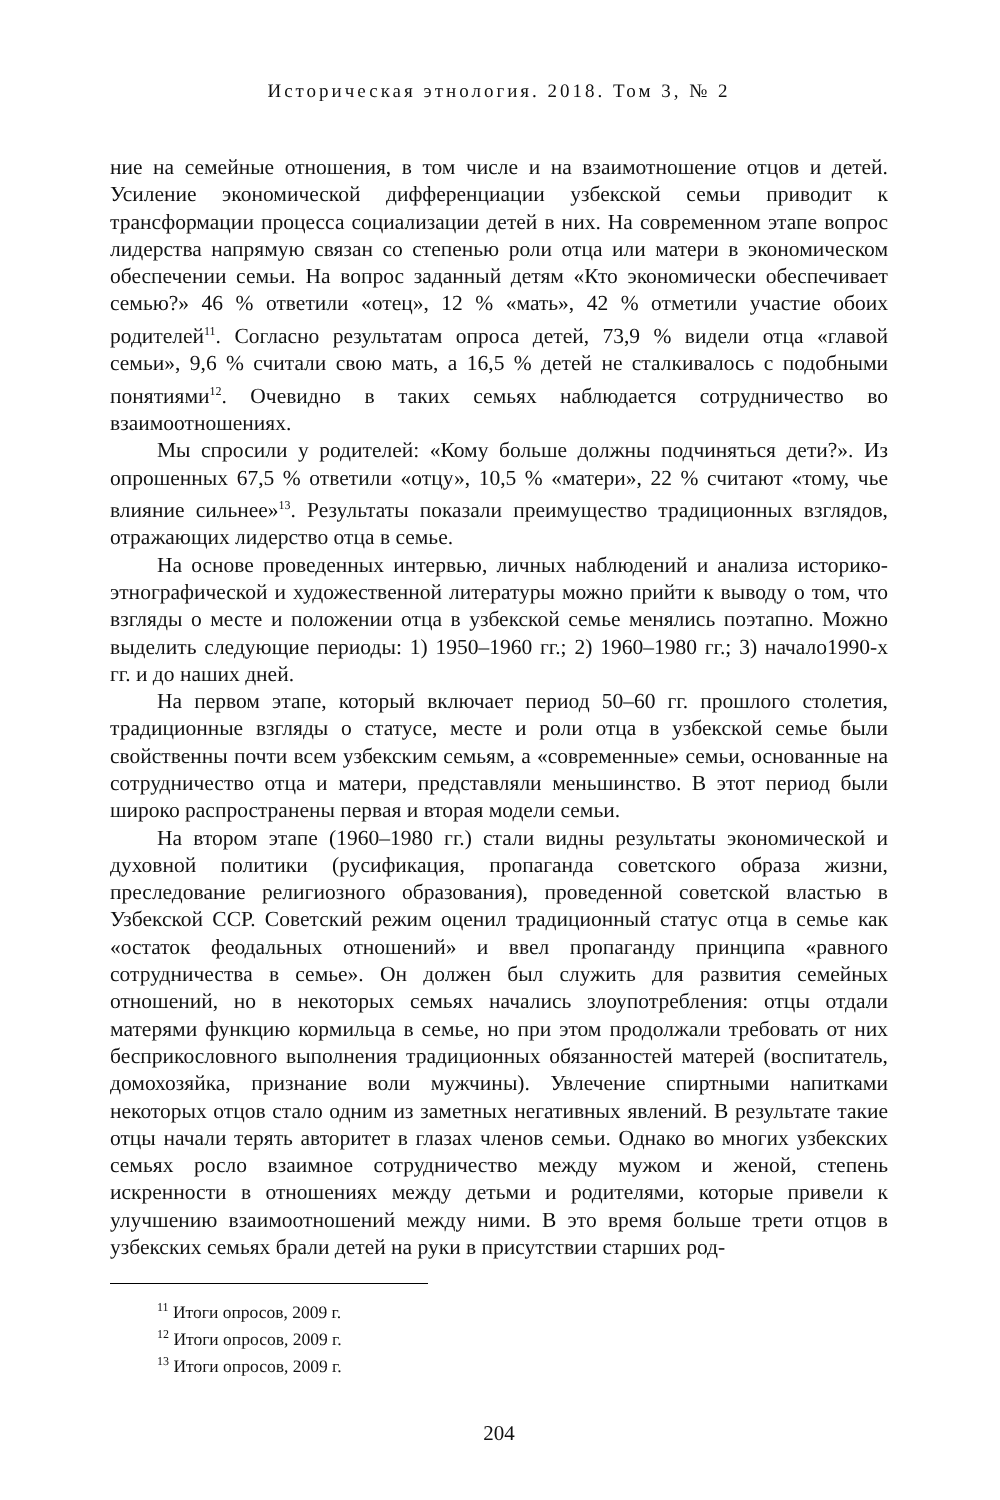Историческая этнология. 2018. Том 3, № 2
ние на семейные отношения, в том числе и на взаимотношение отцов и детей. Усиление экономической дифференциации узбекской семьи приводит к трансформации процесса социализации детей в них. На современном этапе вопрос лидерства напрямую связан со степенью роли отца или матери в экономическом обеспечении семьи. На вопрос заданный детям «Кто экономически обеспечивает семью?» 46 % ответили «отец», 12 % «мать», 42 % отметили участие обоих родителей<sup>11</sup>. Согласно результатам опроса детей, 73,9 % видели отца «главой семьи», 9,6 % считали свою мать, а 16,5 % детей не сталкивалось с подобными понятиями<sup>12</sup>. Очевидно в таких семьях наблюдается сотрудничество во взаимоотношениях.
Мы спросили у родителей: «Кому больше должны подчиняться дети?». Из опрошенных 67,5 % ответили «отцу», 10,5 % «матери», 22 % считают «тому, чье влияние сильнее»<sup>13</sup>. Результаты показали преимущество традиционных взглядов, отражающих лидерство отца в семье.
На основе проведенных интервью, личных наблюдений и анализа историко-этнографической и художественной литературы можно прийти к выводу о том, что взгляды о месте и положении отца в узбекской семье менялись поэтапно. Можно выделить следующие периоды: 1) 1950–1960 гг.; 2) 1960–1980 гг.; 3) начало1990-х гг. и до наших дней.
На первом этапе, который включает период 50–60 гг. прошлого столетия, традиционные взгляды о статусе, месте и роли отца в узбекской семье были свойственны почти всем узбекским семьям, а «современные» семьи, основанные на сотрудничество отца и матери, представляли меньшинство. В этот период были широко распространены первая и вторая модели семьи.
На втором этапе (1960–1980 гг.) стали видны результаты экономической и духовной политики (русификация, пропаганда советского образа жизни, преследование религиозного образования), проведенной советской властью в Узбекской ССР. Советский режим оценил традиционный статус отца в семье как «остаток феодальных отношений» и ввел пропаганду принципа «равного сотрудничества в семье». Он должен был служить для развития семейных отношений, но в некоторых семьях начались злоупотребления: отцы отдали матерями функцию кормильца в семье, но при этом продолжали требовать от них бесприкословного выполнения традиционных обязанностей матерей (воспитатель, домохозяйка, признание воли мужчины). Увлечение спиртными напитками некоторых отцов стало одним из заметных негативных явлений. В результате такие отцы начали терять авторитет в глазах членов семьи. Однако во многих узбекских семьях росло взаимное сотрудничество между мужом и женой, степень искренности в отношениях между детьми и родителями, которые привели к улучшению взаимоотношений между ними. В это время больше трети отцов в узбекских семьях брали детей на руки в присутствии старших род-
<sup>11</sup> Итоги опросов, 2009 г.
<sup>12</sup> Итоги опросов, 2009 г.
<sup>13</sup> Итоги опросов, 2009 г.
204